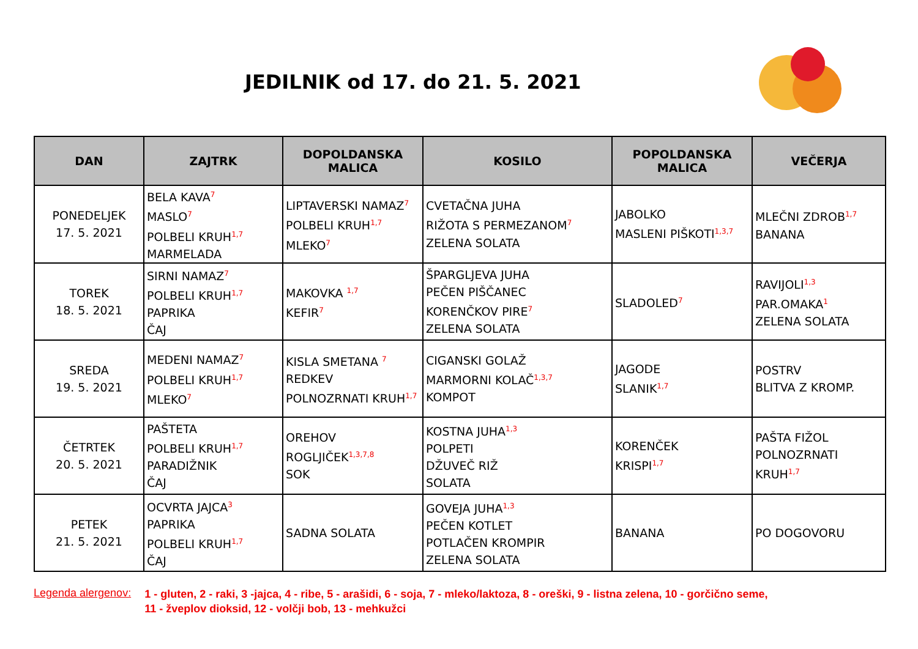JEDILNIK od 17. do 21. 5. 2021
| DAN | ZAJTRK | DOPOLDANSKA MALICA | KOSILO | POPOLDANSKA MALICA | VEČERJA |
| --- | --- | --- | --- | --- | --- |
| PONEDELJEK 17. 5. 2021 | BELA KAVA<sup>7</sup> MASLO<sup>7</sup> POLBELI KRUH<sup>1,7</sup> MARMELADA | LIPTAVERSKI NAMAZ<sup>7</sup> POLBELI KRUH<sup>1,7</sup> MLEKO<sup>7</sup> | CVETAČNA JUHA RIŽOTA S PERMEZANOM<sup>7</sup> ZELENA SOLATA | JABOLKO MASLENI PIŠKOTI<sup>1,3,7</sup> | MLEČNI ZDROB<sup>1,7</sup> BANANA |
| TOREK 18. 5. 2021 | SIRNI NAMAZ<sup>7</sup> POLBELI KRUH<sup>1,7</sup> PAPRIKA ČAJ | MAKOVKA <sup>1,7</sup> KEFIR<sup>7</sup> | ŠPARGLJEVA JUHA PEČEN PIŠČANEC KORENČKOV PIRE<sup>7</sup> ZELENA SOLATA | SLADOLED<sup>7</sup> | RAVIJOLI<sup>1,3</sup> PAR.OMAKA<sup>1</sup> ZELENA SOLATA |
| SREDA 19. 5. 2021 | MEDENI NAMAZ<sup>7</sup> POLBELI KRUH<sup>1,7</sup> MLEKO<sup>7</sup> | KISLA SMETANA <sup>7</sup> REDKEV POLNOZRNATI KRUH<sup>1,7</sup> | CIGANSKI GOLAŽ MARMORNI KOLAČ<sup>1,3,7</sup> KOMPOT | JAGODE SLANIK<sup>1,7</sup> | POSTRV BLITVA Z KROMP. |
| ČETRTEK 20. 5. 2021 | PAŠTETA POLBELI KRUH<sup>1,7</sup> PARADIŽNIK ČAJ | OREHOV ROGLJIČEK<sup>1,3,7,8</sup> SOK | KOSTNA JUHA<sup>1,3</sup> POLPETI DŽUVEČ RIŽ SOLATA | KORENČEK KRISPI<sup>1,7</sup> | PAŠTA FIŽOL POLNOZRNATI KRUH<sup>1,7</sup> |
| PETEK 21. 5. 2021 | OCVRTA JAJCA<sup>3</sup> PAPRIKA POLBELI KRUH<sup>1,7</sup> ČAJ | SADNA SOLATA | GOVEJA JUHA<sup>1,3</sup> PEČEN KOTLET POTLAČEN KROMPIR ZELENA SOLATA | BANANA | PO DOGOVORU |
Legenda alergenov: 1 - gluten, 2 - raki, 3 -jajca, 4 - ribe, 5 - arašidi, 6 - soja, 7 - mleko/laktoza, 8 - oreški, 9 - listna zelena, 10 - gorčično seme,
11 - žveplov dioksid, 12 - volčji bob, 13 - mehkužci